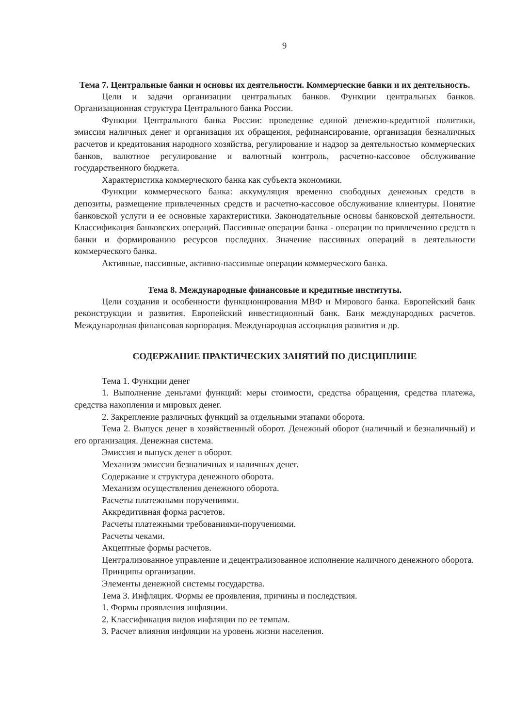9
Тема 7. Центральные банки и основы их деятельности. Коммерческие банки и их деятельность.
Цели и задачи организации центральных банков. Функции центральных банков. Организационная структура Центрального банка России.
Функции Центрального банка России: проведение единой денежно-кредитной политики, эмиссия наличных денег и организация их обращения, рефинансирование, организация безналичных расчетов и кредитования народного хозяйства, регулирование и надзор за деятельностью коммерческих банков, валютное регулирование и валютный контроль, расчетно-кассовое обслуживание государственного бюджета.
Характеристика коммерческого банка как субъекта экономики.
Функции коммерческого банка: аккумуляция временно свободных денежных средств в депозиты, размещение привлеченных средств и расчетно-кассовое обслуживание клиентуры. Понятие банковской услуги и ее основные характеристики. Законодательные основы банковской деятельности. Классификация банковских операций. Пассивные операции банка - операции по привлечению средств в банки и формированию ресурсов последних. Значение пассивных операций в деятельности коммерческого банка.
Активные, пассивные, активно-пассивные операции коммерческого банка.
Тема 8. Международные финансовые и кредитные институты.
Цели создания и особенности функционирования МВФ и Мирового банка. Европейский банк реконструкции и развития. Европейский инвестиционный банк. Банк международных расчетов. Международная финансовая корпорация. Международная ассоциация развития и др.
СОДЕРЖАНИЕ ПРАКТИЧЕСКИХ ЗАНЯТИЙ ПО ДИСЦИПЛИНЕ
Тема 1. Функции денег
1. Выполнение деньгами функций: меры стоимости, средства обращения, средства платежа, средства накопления и мировых денег.
2. Закрепление различных функций за отдельными этапами оборота.
Тема 2. Выпуск денег в хозяйственный оборот. Денежный оборот (наличный и безналичный) и его организация. Денежная система.
Эмиссия и выпуск денег в оборот.
Механизм эмиссии безналичных и наличных денег.
Содержание и структура денежного оборота.
Механизм осуществления денежного оборота.
Расчеты платежными поручениями.
Аккредитивная форма расчетов.
Расчеты платежными требованиями-поручениями.
Расчеты чеками.
Акцептные формы расчетов.
Централизованное управление и децентрализованное исполнение наличного денежного оборота.
Принципы организации.
Элементы денежной системы государства.
Тема 3. Инфляция. Формы ее проявления, причины и последствия.
1. Формы проявления инфляции.
2. Классификация видов инфляции по ее темпам.
3. Расчет влияния инфляции на уровень жизни населения.